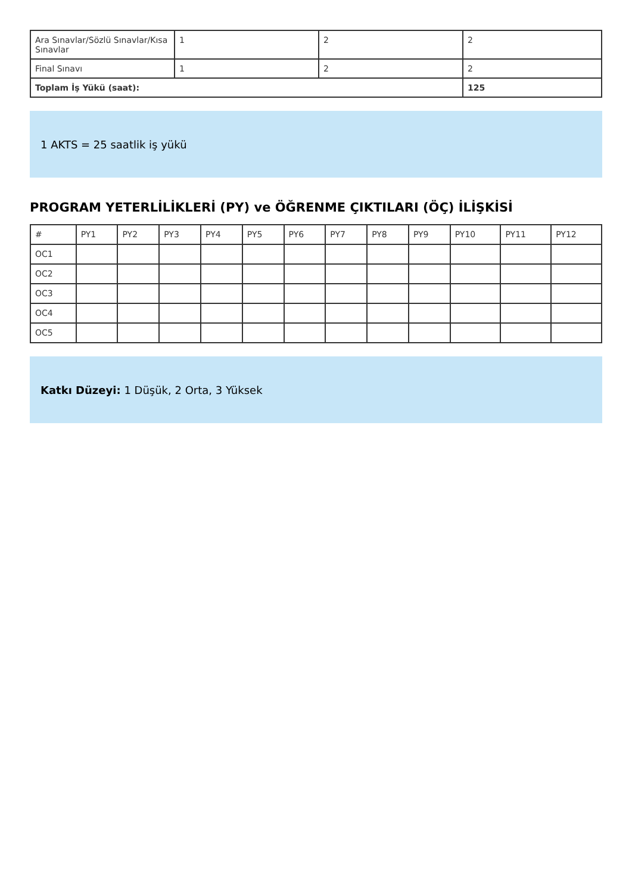| Ara Sınavlar/Sözlü Sınavlar/Kısa Sınavlar | 1 | 2 | 2 |
| Final Sınavı | 1 | 2 | 2 |
| Toplam İş Yükü (saat): | | | 125 |
1 AKTS = 25 saatlik iş yükü
PROGRAM YETERLİLİKLERİ (PY) ve ÖĞRENME ÇIKTILARI (ÖÇ) İLİŞKİSİ
| # | PY1 | PY2 | PY3 | PY4 | PY5 | PY6 | PY7 | PY8 | PY9 | PY10 | PY11 | PY12 |
| --- | --- | --- | --- | --- | --- | --- | --- | --- | --- | --- | --- | --- |
| OC1 | | | | | | | | | | | | |
| OC2 | | | | | | | | | | | | |
| OC3 | | | | | | | | | | | | |
| OC4 | | | | | | | | | | | | |
| OC5 | | | | | | | | | | | | |
Katkı Düzeyi: 1 Düşük, 2 Orta, 3 Yüksek